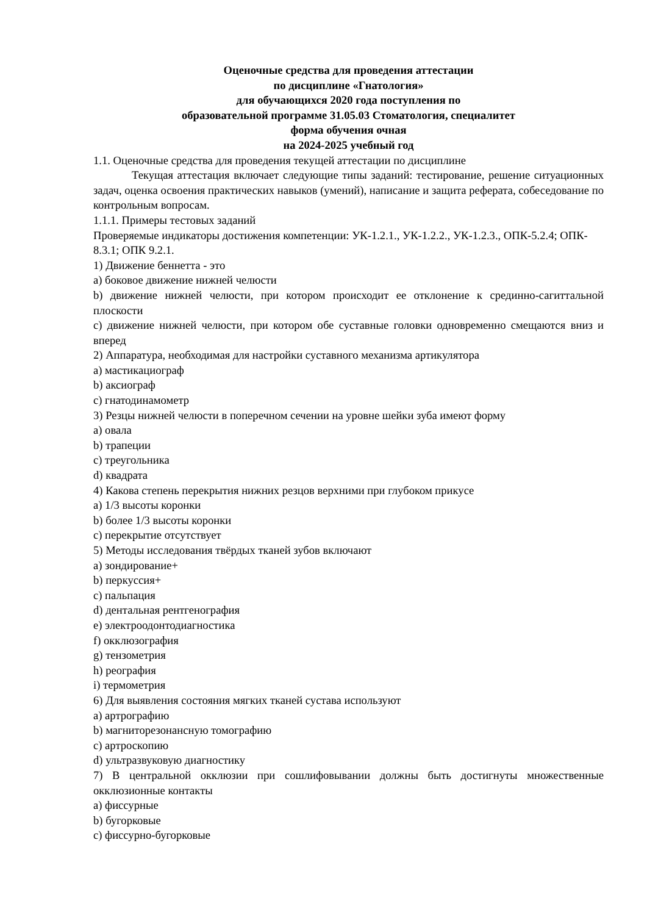Оценочные средства для проведения аттестации
по дисциплине «Гнатология»
для обучающихся 2020 года поступления по
образовательной программе 31.05.03 Стоматология, специалитет
форма обучения очная
на 2024-2025 учебный год
1.1. Оценочные средства для проведения текущей аттестации по дисциплине
Текущая аттестация включает следующие типы заданий: тестирование, решение ситуационных задач, оценка освоения практических навыков (умений), написание и защита реферата, собеседование по контрольным вопросам.
1.1.1. Примеры тестовых заданий
Проверяемые индикаторы достижения компетенции: УК-1.2.1., УК-1.2.2., УК-1.2.3., ОПК-5.2.4; ОПК- 8.3.1; ОПК 9.2.1.
1) Движение беннетта - это
a) боковое движение нижней челюсти
b) движение нижней челюсти, при котором происходит ее отклонение к срединно-сагиттальной плоскости
c) движение нижней челюсти, при котором обе суставные головки одновременно смещаются вниз и вперед
2) Аппаратура, необходимая для настройки суставного механизма артикулятора
a) мастикациограф
b) аксиограф
c) гнатодинамометр
3) Резцы нижней челюсти в поперечном сечении на уровне шейки зуба имеют форму
a) овала
b) трапеции
c) треугольника
d) квадрата
4) Какова степень перекрытия нижних резцов верхними при глубоком прикусе
a) 1/3 высоты коронки
b) более 1/3 высоты коронки
c) перекрытие отсутствует
5) Методы исследования твёрдых тканей зубов включают
a) зондирование+
b) перкуссия+
c) пальпация
d) дентальная рентгенография
e) электроодонтодиагностика
f) окклюзография
g) тензометрия
h) реография
i) термометрия
6) Для выявления состояния мягких тканей сустава используют
a) артрографию
b) магниторезонансную томографию
c) артроскопию
d) ультразвуковую диагностику
7) В центральной окклюзии при сошлифовывании должны быть достигнуты множественные окклюзионные контакты
a) фиссурные
b) бугорковые
c) фиссурно-бугорковые